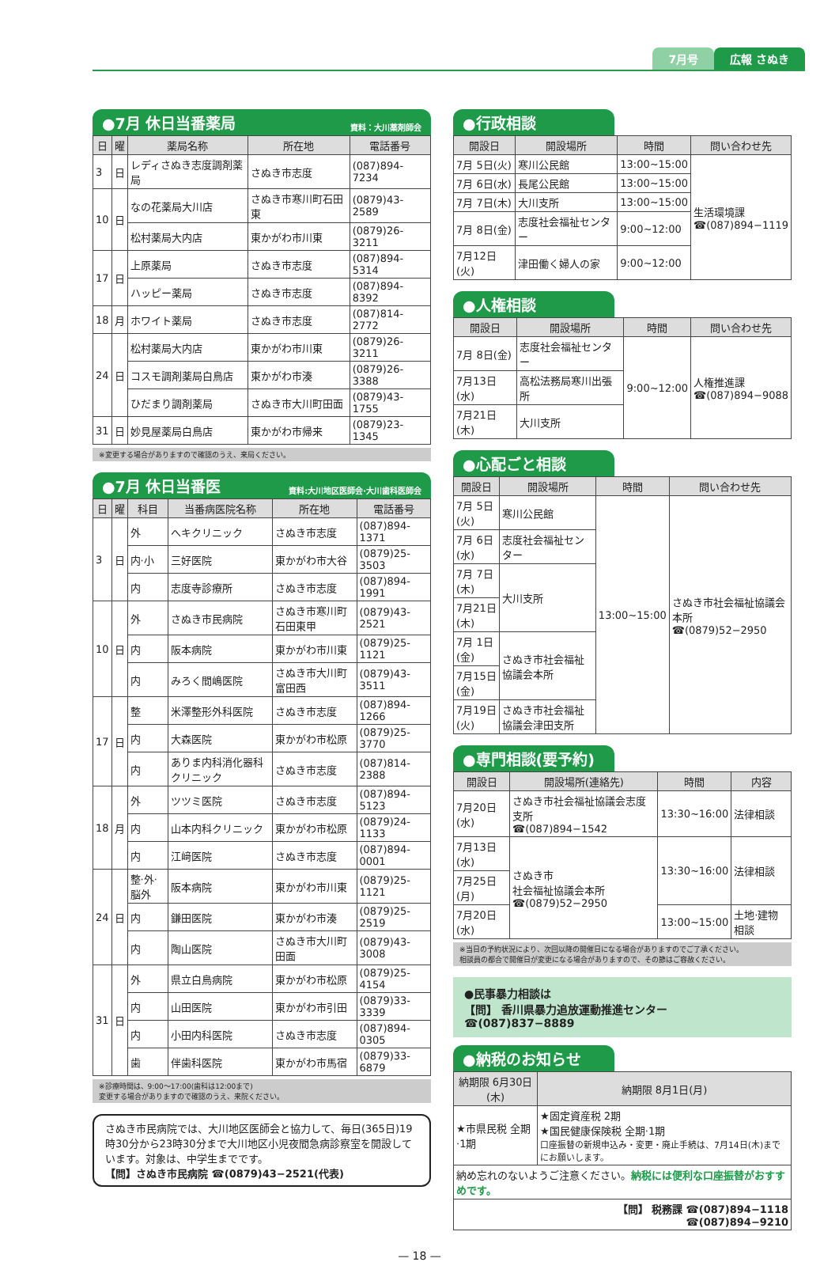7月号 広報 さぬき
●7月 休日当番薬局 資料：大川薬剤師会
| 日 | 曜 | 薬局名称 | 所在地 | 電話番号 |
| --- | --- | --- | --- | --- |
| 3 | 日 | レディさぬき志度調剤薬局 | さぬき市志度 | (087)894-7234 |
| 10 | 日 | なの花薬局大川店 | さぬき市寒川町石田東 | (0879)43-2589 |
| | | 松村薬局大内店 | 東かがわ市川東 | (0879)26-3211 |
| 17 | 日 | 上原薬局 | さぬき市志度 | (087)894-5314 |
| | | ハッピー薬局 | さぬき市志度 | (087)894-8392 |
| 18 | 月 | ホワイト薬局 | さぬき市志度 | (087)814-2772 |
| 24 | 日 | 松村薬局大内店 | 東かがわ市川東 | (0879)26-3211 |
| | | コスモ調剤薬局白鳥店 | 東かがわ市湊 | (0879)26-3388 |
| | | ひだまり調剤薬局 | さぬき市大川町田面 | (0879)43-1755 |
| 31 | 日 | 妙見屋薬局白鳥店 | 東かがわ市帰来 | (0879)23-1345 |
※変更する場合がありますので確認のうえ、来局ください。
●7月 休日当番医 資料:大川地区医師会·大川歯科医師会
| 日 | 曜 | 科目 | 当番病医院名称 | 所在地 | 電話番号 |
| --- | --- | --- | --- | --- | --- |
| 3 | 日 | 外 | へキクリニック | さぬき市志度 | (087)894-1371 |
| | | 内·小 | 三好医院 | 東かがわ市大谷 | (0879)25-3503 |
| | | 内 | 志度寺診療所 | さぬき市志度 | (087)894-1991 |
| 10 | 日 | 外 | さぬき市民病院 | さぬき市寒川町石田東甲 | (0879)43-2521 |
| | | 内 | 阪本病院 | 東かがわ市川東 | (0879)25-1121 |
| | | 内 | みろく間嶋医院 | さぬき市大川町富田西 | (0879)43-3511 |
| 17 | 日 | 整 | 米澤整形外科医院 | さぬき市志度 | (087)894-1266 |
| | | 内 | 大森医院 | 東かがわ市松原 | (0879)25-3770 |
| | | 内 | ありま内科消化器科クリニック | さぬき市志度 | (087)814-2388 |
| 18 | 月 | 外 | ツツミ医院 | さぬき市志度 | (087)894-5123 |
| | | 内 | 山本内科クリニック | 東かがわ市松原 | (0879)24-1133 |
| | | 内 | 江﨑医院 | さぬき市志度 | (087)894-0001 |
| 24 | 日 | 整·外·脳外 | 阪本病院 | 東かがわ市川東 | (0879)25-1121 |
| | | 内 | 鎌田医院 | 東かがわ市湊 | (0879)25-2519 |
| | | 内 | 陶山医院 | さぬき市大川町田面 | (0879)43-3008 |
| 31 | 日 | 外 | 県立白鳥病院 | 東かがわ市松原 | (0879)25-4154 |
| | | 内 | 山田医院 | 東かがわ市引田 | (0879)33-3339 |
| | | 内 | 小田内科医院 | さぬき市志度 | (087)894-0305 |
| | | 歯 | 伴歯科医院 | 東かがわ市馬宿 | (0879)33-6879 |
※診療時間は、9:00～17:00(歯科は12:00まで)
変更する場合がありますので確認のうえ、来院ください。
さぬき市民病院では、大川地区医師会と協力して、毎日(365日)19時30分から23時30分まで大川地区小児夜間急病診察室を開設しています。対象は、中学生までです。
【問】さぬき市民病院 ☎(0879)43−2521(代表)
●行政相談
| 開設日 | 開設場所 | 時間 | 問い合わせ先 |
| --- | --- | --- | --- |
| 7月 5日(火) | 寒川公民館 | 13:00~15:00 | 生活環境課 ☎(087)894−1119 |
| 7月 6日(水) | 長尾公民館 | 13:00~15:00 | |
| 7月 7日(木) | 大川支所 | 13:00~15:00 | |
| 7月 8日(金) | 志度社会福祉センター | 9:00~12:00 | |
| 7月12日(火) | 津田働く婦人の家 | 9:00~12:00 | |
●人権相談
| 開設日 | 開設場所 | 時間 | 問い合わせ先 |
| --- | --- | --- | --- |
| 7月 8日(金) | 志度社会福祉センター | 9:00~12:00 | 人権推進課 ☎(087)894−9088 |
| 7月13日(水) | 高松法務局寒川出張所 | | |
| 7月21日(木) | 大川支所 | | |
●心配ごと相談
| 開設日 | 開設場所 | 時間 | 問い合わせ先 |
| --- | --- | --- | --- |
| 7月 5日(火) | 寒川公民館 | 13:00~15:00 | さぬき市社会福祉協議会本所 ☎(0879)52−2950 |
| 7月 6日(水) | 志度社会福祉センター | | |
| 7月 7日(木) | 大川支所 | | |
| 7月21日(木) | | | |
| 7月 1日(金) | さぬき市社会福祉協議会本所 | | |
| 7月15日(金) | | | |
| 7月19日(火) | さぬき市社会福祉協議会津田支所 | | |
●専門相談(要予約)
| 開設日 | 開設場所(連絡先) | 時間 | 内容 |
| --- | --- | --- | --- |
| 7月20日(水) | さぬき市社会福祉協議会志度支所 ☎(087)894−1542 | 13:30~16:00 | 法律相談 |
| 7月13日(水) | さぬき市 社会福祉協議会本所 ☎(0879)52−2950 | 13:30~16:00 | 法律相談 |
| 7月25日(月) | | | |
| 7月20日(水) | | 13:00~15:00 | 土地·建物相談 |
※当日の予約状況により、次回以降の開催日になる場合がありますのでご了承ください。
相談員の都合で開催日が変更になる場合がありますので、その節はご容赦ください。
●民事暴力相談は
【問】 香川県暴力追放運動推進センター ☎(087)837−8889
●納税のお知らせ
| 納期限 6月30日(木) | 納期限 8月1日(月) |
| --- | --- |
| ★市県民税 全期·1期 | ★固定資産税 2期 ★国民健康保険税 全期·1期 口座振替の新規申込み・変更・廃止手続は、7月14日(木)までにお願いします。 |
| 納め忘れのないようご注意ください。 納税には便利な口座振替がおすすめです。 | |
| 【問】 税務課 ☎(087)894−1118 ☎(087)894−9210 | |
— 18 —